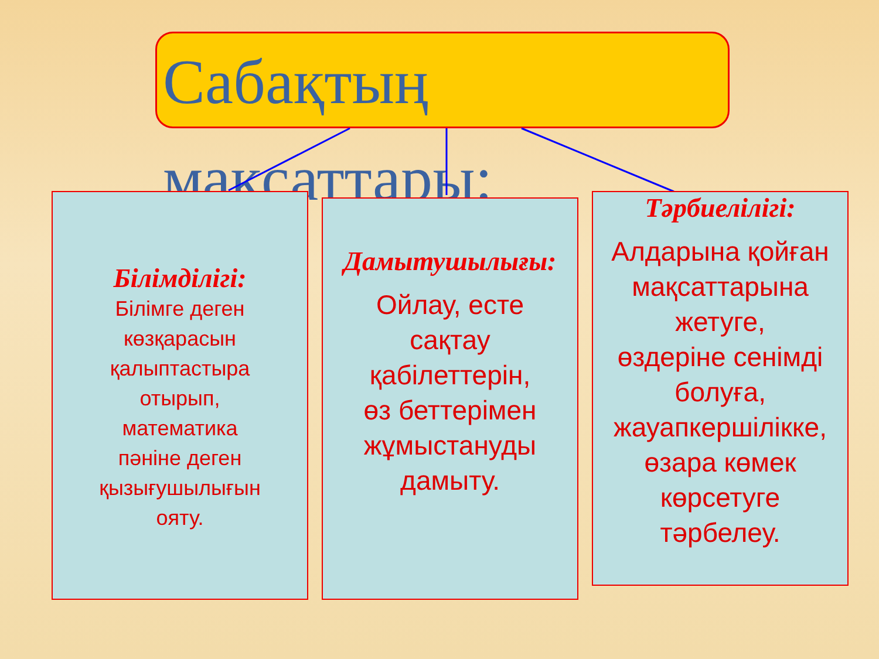Сабақтың мақсаттары:
Білімділігі:
Білімге деген
көзқарасын
қалыптастыра
отырып,
математика
пәніне деген
қызығушылығын
ояту.
Дамытушылығы:
Ойлау, есте
сақтау
қабілеттерін,
өз беттерімен
жұмыстануды
дамыту.
Тәрбиелілігі:
Алдарына қойған
мақсаттарына
жетуге,
өздеріне сенімді
болуға,
жауапкершілікке,
өзара көмек
көрсетуге
тәрбелеу.